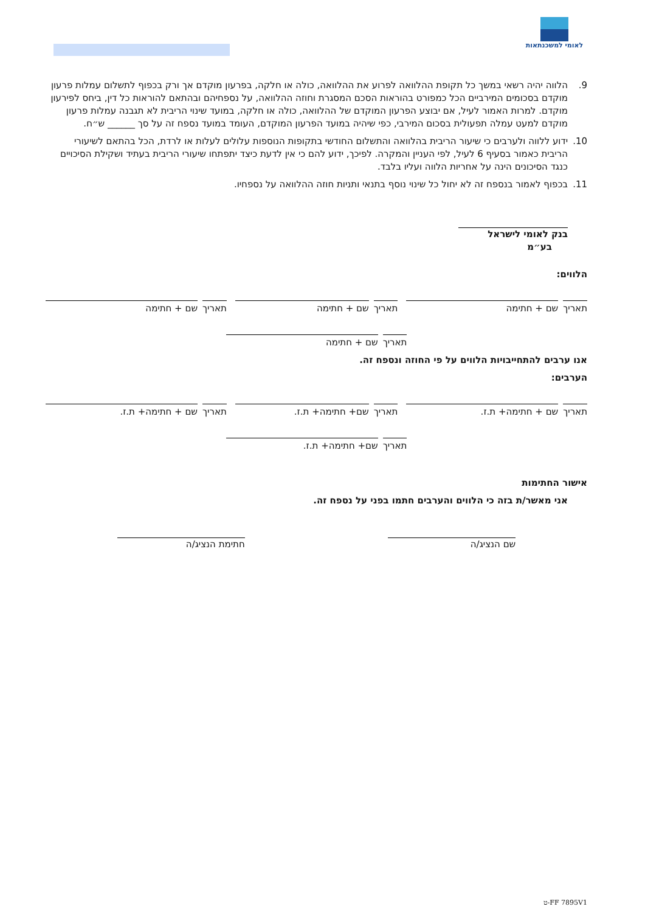לאומי למשכנתאות
9. הלווה יהיה רשאי במשך כל תקופת ההלוואה לפרוע את ההלוואה, כולה או חלקה, בפרעון מוקדם אך ורק בכפוף לתשלום עמלות פרעון מוקדם בסכומים המירביים הכל כמפורט בהוראות הסכם המסגרת וחוזה ההלוואה, על נספחיהם ובהתאם להוראות כל דין, ביחס לפירעון מוקדם. למרות האמור לעיל, אם יבוצע הפרעון המוקדם של ההלוואה, כולה או חלקה, במועד שינוי הריבית לא תגבנה עמלות פרעון מוקדם למעט עמלה תפעולית בסכום המירבי, כפי שיהיה במועד הפרעון המוקדם, העומד במועד נספח זה על סך ______ ש״ח.
10. ידוע ללווה ולערבים כי שיעור הריבית בהלוואה והתשלום החודשי בתקופות הנוספות עלולים לעלות או לרדת, הכל בהתאם לשיעורי הריבית כאמור בסעיף 6 לעיל, לפי העניין והמקרה. לפיכך, ידוע להם כי אין לדעת כיצד יתפתחו שיעורי הריבית בעתיד ושקילת הסיכויים כנגד הסיכונים הינה על אחריות הלווה ועליו בלבד.
11. בכפוף לאמור בנספח זה לא יחול כל שינוי נוסף בתנאי ותניות חוזה ההלוואה על נספחיו.
בנק לאומי לישראל
בע״מ
הלווים:
תאריך שם + חתימה תאריך שם + חתימה תאריך שם + חתימה
תאריך שם + חתימה
אנו ערבים להתחייבויות הלווים על פי החוזה ונספח זה.
הערבים:
תאריך שם + חתימה+ ת.ז. תאריך שם+ חתימה+ ת.ז. תאריך שם + חתימה+ ת.ז.
תאריך שם+ חתימה+ ת.ז.
אישור החתימות
אני מאשר/ת בזה כי הלווים והערבים חתמו בפני על נספח זה.
שם הנציג/ה חתימת הנציג/ה
FF 7895V1-ט